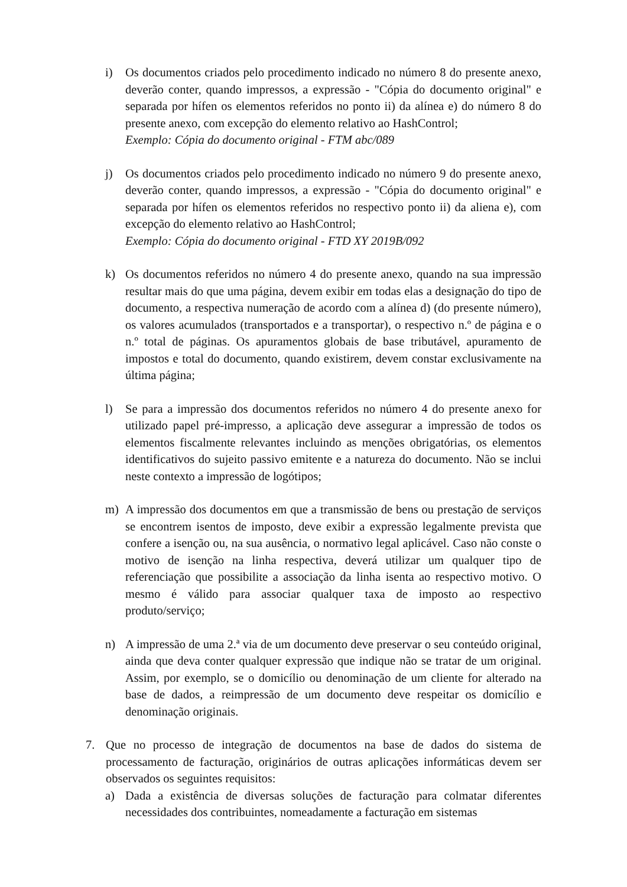i) Os documentos criados pelo procedimento indicado no número 8 do presente anexo, deverão conter, quando impressos, a expressão - "Cópia do documento original" e separada por hífen os elementos referidos no ponto ii) da alínea e) do número 8 do presente anexo, com excepção do elemento relativo ao HashControl;
Exemplo: Cópia do documento original - FTM abc/089
j) Os documentos criados pelo procedimento indicado no número 9 do presente anexo, deverão conter, quando impressos, a expressão - "Cópia do documento original" e separada por hífen os elementos referidos no respectivo ponto ii) da aliena e), com excepção do elemento relativo ao HashControl;
Exemplo: Cópia do documento original - FTD XY 2019B/092
k) Os documentos referidos no número 4 do presente anexo, quando na sua impressão resultar mais do que uma página, devem exibir em todas elas a designação do tipo de documento, a respectiva numeração de acordo com a alínea d) (do presente número), os valores acumulados (transportados e a transportar), o respectivo n.º de página e o n.º total de páginas. Os apuramentos globais de base tributável, apuramento de impostos e total do documento, quando existirem, devem constar exclusivamente na última página;
l) Se para a impressão dos documentos referidos no número 4 do presente anexo for utilizado papel pré-impresso, a aplicação deve assegurar a impressão de todos os elementos fiscalmente relevantes incluindo as menções obrigatórias, os elementos identificativos do sujeito passivo emitente e a natureza do documento. Não se inclui neste contexto a impressão de logótipos;
m) A impressão dos documentos em que a transmissão de bens ou prestação de serviços se encontrem isentos de imposto, deve exibir a expressão legalmente prevista que confere a isenção ou, na sua ausência, o normativo legal aplicável. Caso não conste o motivo de isenção na linha respectiva, deverá utilizar um qualquer tipo de referenciação que possibilite a associação da linha isenta ao respectivo motivo. O mesmo é válido para associar qualquer taxa de imposto ao respectivo produto/serviço;
n) A impressão de uma 2.ª via de um documento deve preservar o seu conteúdo original, ainda que deva conter qualquer expressão que indique não se tratar de um original. Assim, por exemplo, se o domicílio ou denominação de um cliente for alterado na base de dados, a reimpressão de um documento deve respeitar os domicílio e denominação originais.
7. Que no processo de integração de documentos na base de dados do sistema de processamento de facturação, originários de outras aplicações informáticas devem ser observados os seguintes requisitos:
a) Dada a existência de diversas soluções de facturação para colmatar diferentes necessidades dos contribuintes, nomeadamente a facturação em sistemas